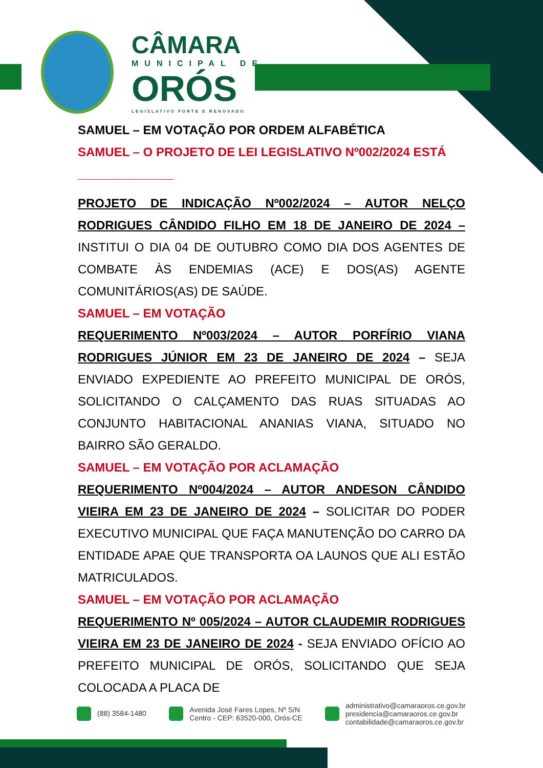CÂMARA
MUNICIPAL DE
ORÓS
LEGISLATIVO FORTE E RENOVADO
SAMUEL – EM VOTAÇÃO POR ORDEM ALFABÉTICA
SAMUEL – O PROJETO DE LEI LEGISLATIVO Nº002/2024 ESTÁ
______________
PROJETO DE INDICAÇÃO Nº002/2024 – AUTOR NELÇO RODRIGUES CÂNDIDO FILHO EM 18 DE JANEIRO DE 2024 – INSTITUI O DIA 04 DE OUTUBRO COMO DIA DOS AGENTES DE COMBATE ÀS ENDEMIAS (ACE) E DOS(AS) AGENTE COMUNITÁRIOS(AS) DE SAÚDE.
SAMUEL – EM VOTAÇÃO
REQUERIMENTO Nº003/2024 – AUTOR PORFÍRIO VIANA RODRIGUES JÚNIOR EM 23 DE JANEIRO DE 2024 – SEJA ENVIADO EXPEDIENTE AO PREFEITO MUNICIPAL DE ORÓS, SOLICITANDO O CALÇAMENTO DAS RUAS SITUADAS AO CONJUNTO HABITACIONAL ANANIAS VIANA, SITUADO NO BAIRRO SÃO GERALDO.
SAMUEL – EM VOTAÇÃO POR ACLAMAÇÃO
REQUERIMENTO Nº004/2024 – AUTOR ANDESON CÂNDIDO VIEIRA EM 23 DE JANEIRO DE 2024 – SOLICITAR DO PODER EXECUTIVO MUNICIPAL QUE FAÇA MANUTENÇÃO DO CARRO DA ENTIDADE APAE QUE TRANSPORTA OA LAUNOS QUE ALI ESTÃO MATRICULADOS.
SAMUEL – EM VOTAÇÃO POR ACLAMAÇÃO
REQUERIMENTO Nº 005/2024 – AUTOR CLAUDEMIR RODRIGUES VIEIRA EM 23 DE JANEIRO DE 2024 - SEJA ENVIADO OFÍCIO AO PREFEITO MUNICIPAL DE ORÓS, SOLICITANDO QUE SEJA COLOCADA A PLACA DE
(88) 3584-1480
Avenida José Fares Lopes, Nº S/N
Centro - CEP: 63520-000, Orós-CE
administrativo@camaraoros.ce.gov.br
presidencia@camaraoros.ce.gov.br
contabilidade@camaraoros.ce.gov.br